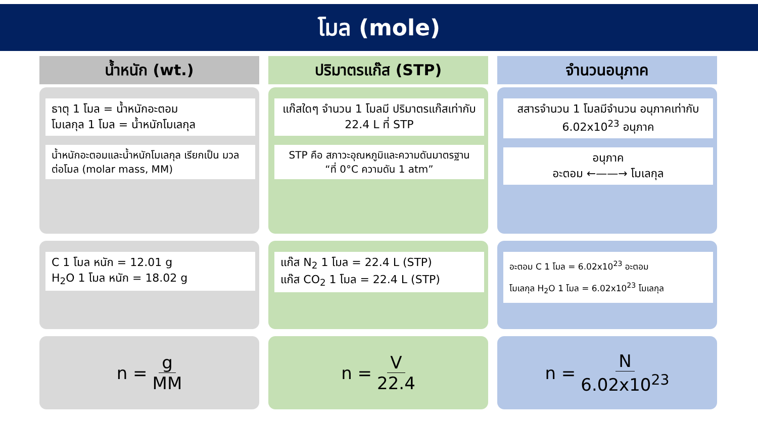โมล (mole)
น้ำหนัก (wt.)
ธาตุ 1 โมล = น้ำหนักอะตอม
โมเลกุล 1 โมล = น้ำหนักโมเลกุล
น้ำหนักอะตอมและน้ำหนักโมเลกุล เรียกเป็น มวลต่อโมล (molar mass, MM)
C 1 โมล หนัก = 12.01 g
H<sub>2</sub>O 1 โมล หนัก = 18.02 g
n = g MM
ปริมาตรแก๊ส (STP)
แก๊สใดๆ จำนวน 1 โมลมี ปริมาตรแก๊สเท่ากับ 22.4 L ที่ STP
STP คือ สภาวะอุณหภูมิและความดันมาตรฐาน
“ที่ 0°C ความดัน 1 atm”
แก๊ส N<sub>2</sub> 1 โมล = 22.4 L (STP)
แก๊ส CO<sub>2</sub> 1 โมล = 22.4 L (STP)
n = V 22.4
จำนวนอนุภาค
สสารจำนวน 1 โมลมีจำนวน อนุภาคเท่ากับ 6.02x10<sup>23</sup> อนุภาค
อนุภาค
อะตอม ←——→ โมเลกุล
อะตอม C 1 โมล = 6.02x10<sup>23</sup> อะตอม
โมเลกุล H<sub>2</sub>O 1 โมล = 6.02x10<sup>23</sup> โมเลกุล
n = N 6.02x10<sup>23</sup>